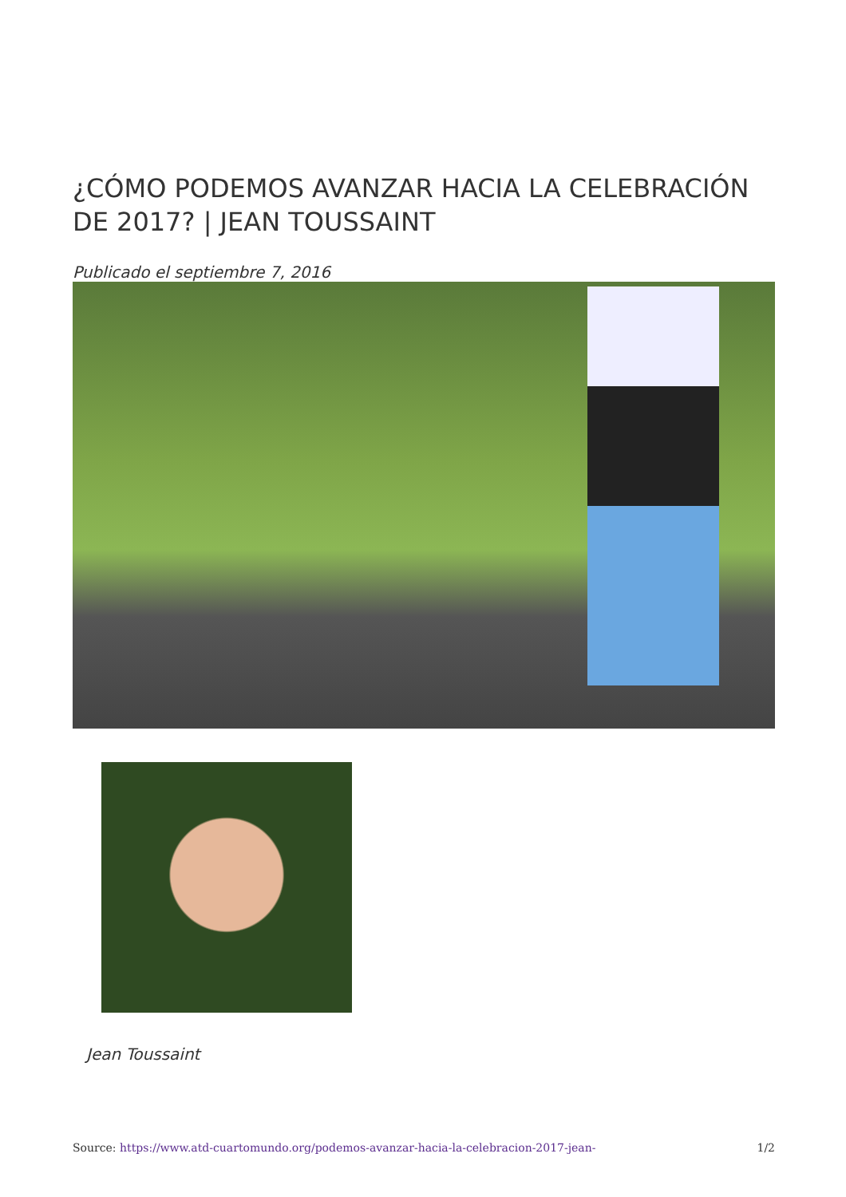¿CÓMO PODEMOS AVANZAR HACIA LA CELEBRACIÓN DE 2017? | JEAN TOUSSAINT
Publicado el septiembre 7, 2016
Jean Toussaint
Source: https://www.atd-cuartomundo.org/podemos-avanzar-hacia-la-celebracion-2017-jean- 1/2